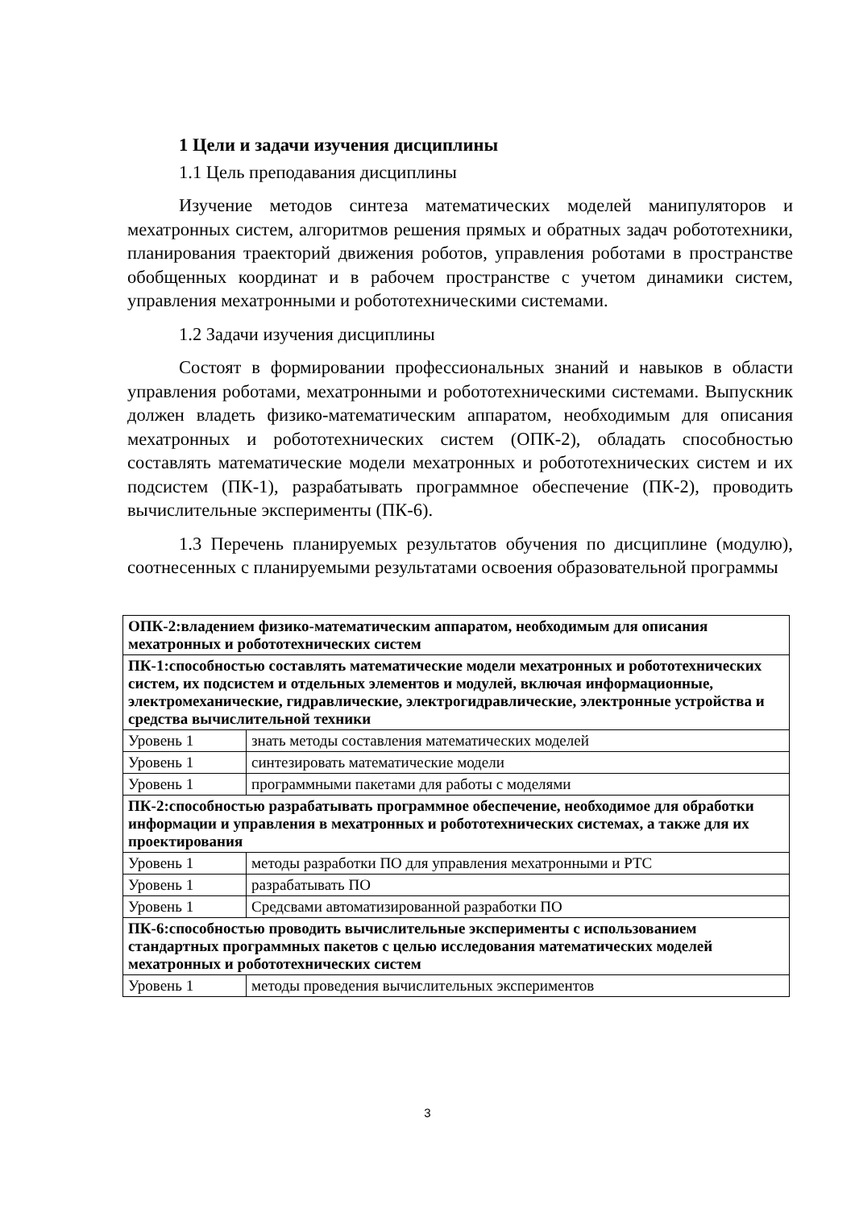1 Цели и задачи изучения дисциплины
1.1 Цель преподавания дисциплины
Изучение методов синтеза математических моделей манипуляторов и мехатронных систем, алгоритмов решения прямых и обратных задач робототехники, планирования траекторий движения роботов, управления роботами в пространстве обобщенных координат и в рабочем пространстве с учетом динамики систем, управления мехатронными и робототехническими системами.
1.2 Задачи изучения дисциплины
Состоят в формировании профессиональных знаний и навыков в области управления роботами, мехатронными и робототехническими системами. Выпускник должен владеть физико-математическим аппаратом, необходимым для описания мехатронных и робототехнических систем (ОПК-2), обладать способностью составлять математические модели мехатронных и робототехнических систем и их подсистем (ПК-1), разрабатывать программное обеспечение (ПК-2), проводить вычислительные эксперименты (ПК-6).
1.3 Перечень планируемых результатов обучения по дисциплине (модулю), соотнесенных с планируемыми результатами освоения образовательной программы
| ОПК-2:владением физико-математическим аппаратом, необходимым для описания мехатронных и робототехнических систем | |
| ПК-1:способностью составлять математические модели мехатронных и робототехнических систем, их подсистем и отдельных элементов и модулей, включая информационные, электромеханические, гидравлические, электрогидравлические, электронные устройства и средства вычислительной техники | |
| Уровень 1 | знать методы составления математических моделей |
| Уровень 1 | синтезировать математические модели |
| Уровень 1 | программными пакетами для работы с моделями |
| ПК-2:способностью разрабатывать программное обеспечение, необходимое для обработки информации и управления в мехатронных и робототехнических системах, а также для их проектирования | |
| Уровень 1 | методы разработки ПО для управления мехатронными и РТС |
| Уровень 1 | разрабатывать ПО |
| Уровень 1 | Средсвами автоматизированной разработки ПО |
| ПК-6:способностью проводить вычислительные эксперименты с использованием стандартных программных пакетов с целью исследования математических моделей мехатронных и робототехнических систем | |
| Уровень 1 | методы проведения вычислительных экспериментов |
3